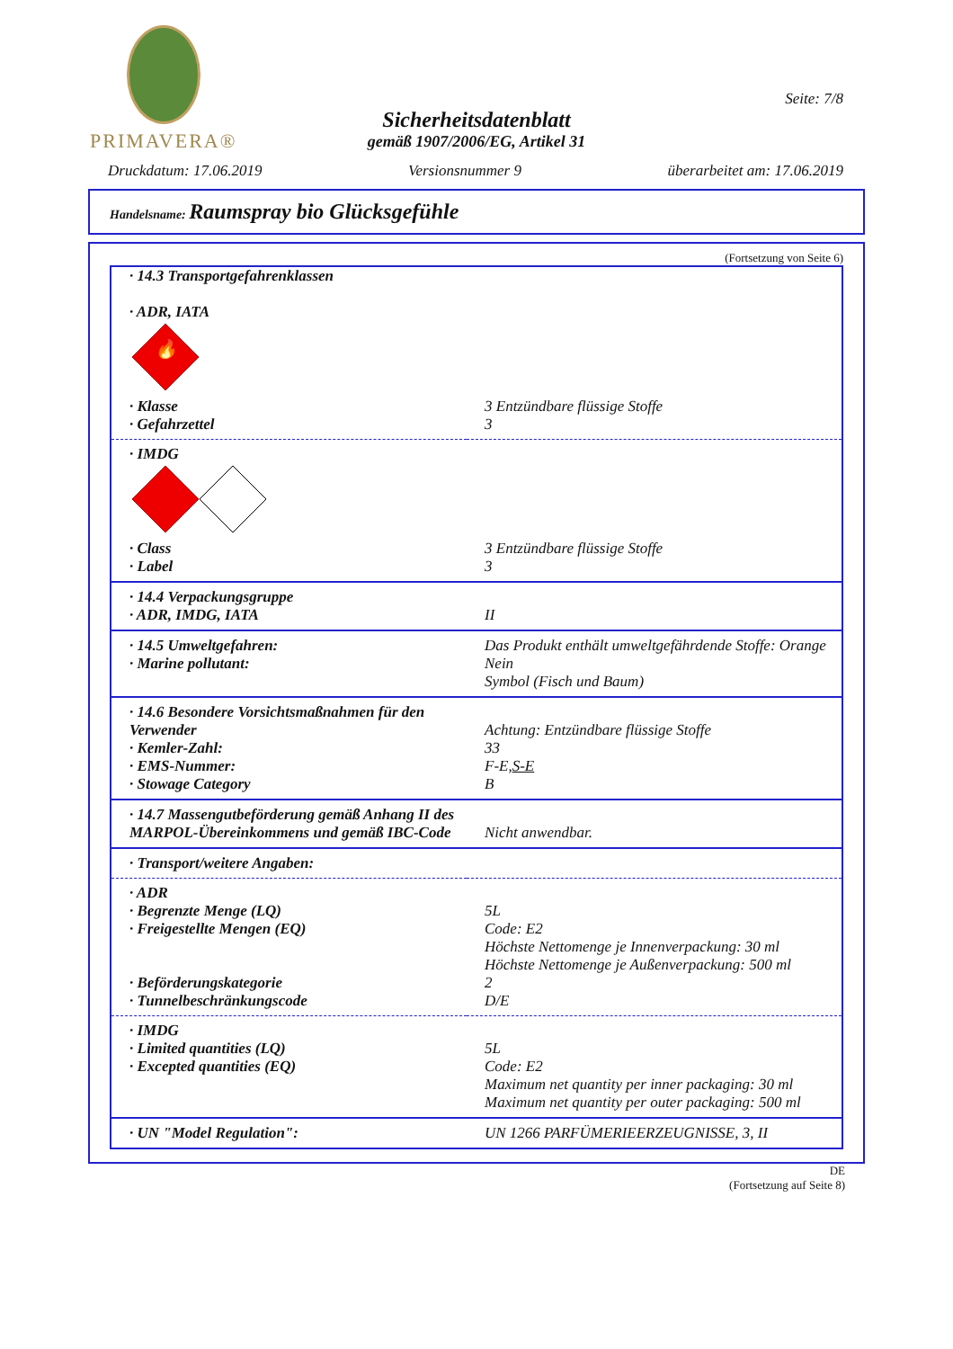PRIMAVERA®
Seite: 7/8
Sicherheitsdatenblatt
gemäß 1907/2006/EG, Artikel 31
Druckdatum: 17.06.2019 Versionsnummer 9 überarbeitet am: 17.06.2019
Handelsname: Raumspray bio Glücksgefühle
(Fortsetzung von Seite 6)
| · 14.3 Transportgefahrenklassen · ADR, IATA | |
| 🔥 | |
| · Klasse · Gefahrzettel | 3 Entzündbare flüssige Stoffe 3 |
| · IMDG | |
| · Class · Label | 3 Entzündbare flüssige Stoffe 3 |
| · 14.4 Verpackungsgruppe · ADR, IMDG, IATA | II |
| · 14.5 Umweltgefahren: · Marine pollutant: | Das Produkt enthält umweltgefährdende Stoffe: Orange Nein Symbol (Fisch und Baum) |
| · 14.6 Besondere Vorsichtsmaßnahmen für den Verwender · Kemler-Zahl: · EMS-Nummer: · Stowage Category | Achtung: Entzündbare flüssige Stoffe 33 F-E, S-E B |
| · 14.7 Massengutbeförderung gemäß Anhang II des MARPOL-Übereinkommens und gemäß IBC-Code | Nicht anwendbar. |
| · Transport/weitere Angaben: | |
| · ADR · Begrenzte Menge (LQ) · Freigestellte Mengen (EQ) · Beförderungskategorie · Tunnelbeschränkungscode | 5L Code: E2 Höchste Nettomenge je Innenverpackung: 30 ml Höchste Nettomenge je Außenverpackung: 500 ml 2 D/E |
| · IMDG · Limited quantities (LQ) · Excepted quantities (EQ) | 5L Code: E2 Maximum net quantity per inner packaging: 30 ml Maximum net quantity per outer packaging: 500 ml |
| · UN "Model Regulation": | UN 1266 PARFÜMERIEERZEUGNISSE, 3, II |
DE
(Fortsetzung auf Seite 8)